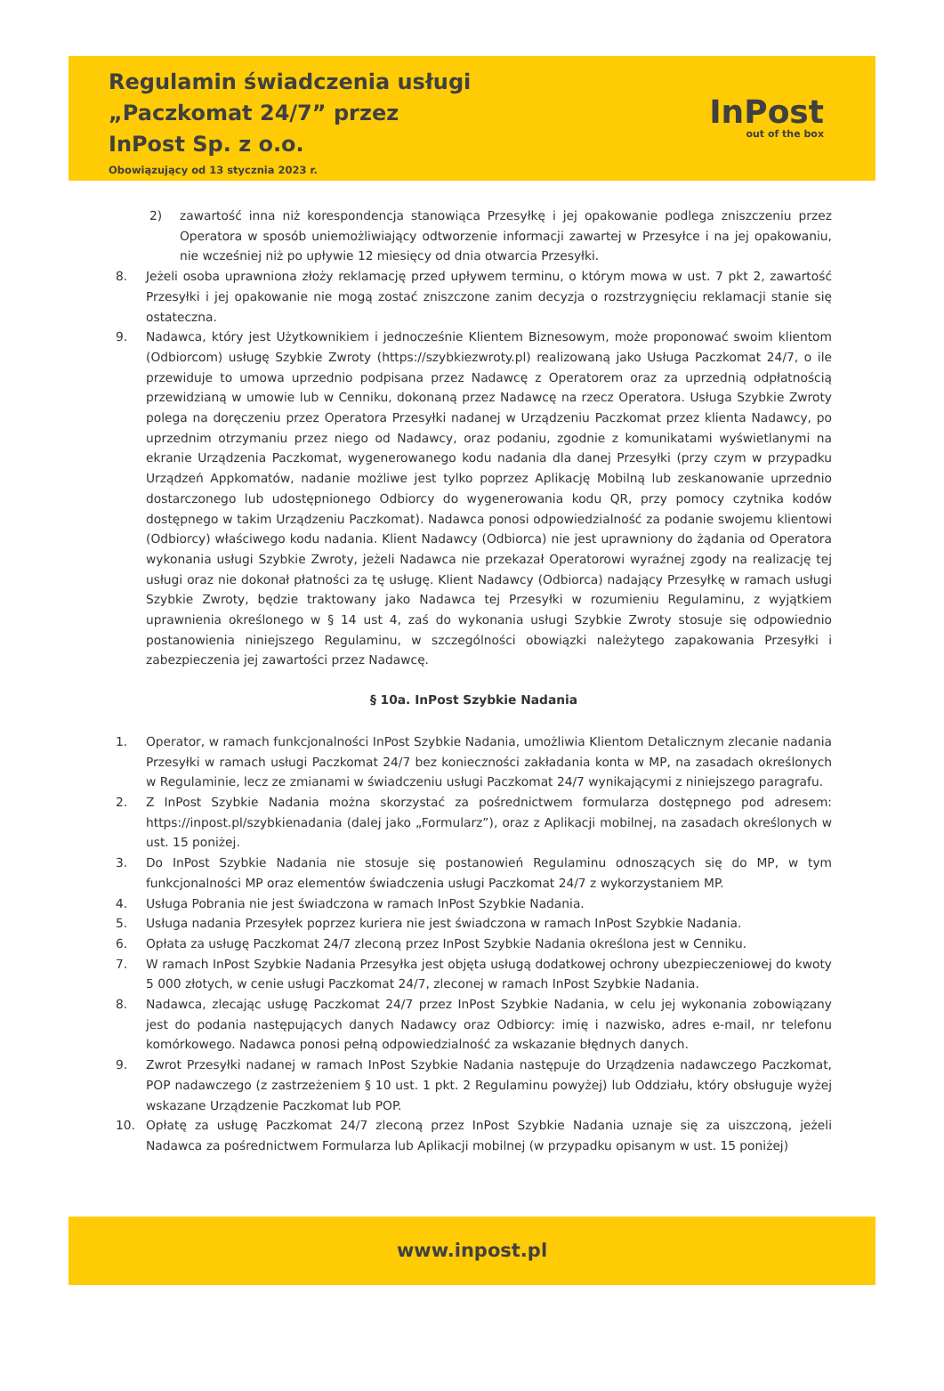Regulamin świadczenia usługi
„Paczkomat 24/7” przez
InPost Sp. z o.o.
Obowiązujący od 13 stycznia 2023 r.
InPost
out of the box
2) zawartość inna niż korespondencja stanowiąca Przesyłkę i jej opakowanie podlega zniszczeniu przez Operatora w sposób uniemożliwiający odtworzenie informacji zawartej w Przesyłce i na jej opakowaniu, nie wcześniej niż po upływie 12 miesięcy od dnia otwarcia Przesyłki.
8. Jeżeli osoba uprawniona złoży reklamację przed upływem terminu, o którym mowa w ust. 7 pkt 2, zawartość Przesyłki i jej opakowanie nie mogą zostać zniszczone zanim decyzja o rozstrzygnięciu reklamacji stanie się ostateczna.
9. Nadawca, który jest Użytkownikiem i jednocześnie Klientem Biznesowym, może proponować swoim klientom (Odbiorcom) usługę Szybkie Zwroty (https://szybkiezwroty.pl) realizowaną jako Usługa Paczkomat 24/7, o ile przewiduje to umowa uprzednio podpisana przez Nadawcę z Operatorem oraz za uprzednią odpłatnością przewidzianą w umowie lub w Cenniku, dokonaną przez Nadawcę na rzecz Operatora. Usługa Szybkie Zwroty polega na doręczeniu przez Operatora Przesyłki nadanej w Urządzeniu Paczkomat przez klienta Nadawcy, po uprzednim otrzymaniu przez niego od Nadawcy, oraz podaniu, zgodnie z komunikatami wyświetlanymi na ekranie Urządzenia Paczkomat, wygenerowanego kodu nadania dla danej Przesyłki (przy czym w przypadku Urządzeń Appkomatów, nadanie możliwe jest tylko poprzez Aplikację Mobilną lub zeskanowanie uprzednio dostarczonego lub udostępnionego Odbiorcy do wygenerowania kodu QR, przy pomocy czytnika kodów dostępnego w takim Urządzeniu Paczkomat). Nadawca ponosi odpowiedzialność za podanie swojemu klientowi (Odbiorcy) właściwego kodu nadania. Klient Nadawcy (Odbiorca) nie jest uprawniony do żądania od Operatora wykonania usługi Szybkie Zwroty, jeżeli Nadawca nie przekazał Operatorowi wyraźnej zgody na realizację tej usługi oraz nie dokonał płatności za tę usługę. Klient Nadawcy (Odbiorca) nadający Przesyłkę w ramach usługi Szybkie Zwroty, będzie traktowany jako Nadawca tej Przesyłki w rozumieniu Regulaminu, z wyjątkiem uprawnienia określonego w § 14 ust 4, zaś do wykonania usługi Szybkie Zwroty stosuje się odpowiednio postanowienia niniejszego Regulaminu, w szczególności obowiązki należytego zapakowania Przesyłki i zabezpieczenia jej zawartości przez Nadawcę.
§ 10a. InPost Szybkie Nadania
1. Operator, w ramach funkcjonalności InPost Szybkie Nadania, umożliwia Klientom Detalicznym zlecanie nadania Przesyłki w ramach usługi Paczkomat 24/7 bez konieczności zakładania konta w MP, na zasadach określonych w Regulaminie, lecz ze zmianami w świadczeniu usługi Paczkomat 24/7 wynikającymi z niniejszego paragrafu.
2. Z InPost Szybkie Nadania można skorzystać za pośrednictwem formularza dostępnego pod adresem: https://inpost.pl/szybkienadania (dalej jako „Formularz”), oraz z Aplikacji mobilnej, na zasadach określonych w ust. 15 poniżej.
3. Do InPost Szybkie Nadania nie stosuje się postanowień Regulaminu odnoszących się do MP, w tym funkcjonalności MP oraz elementów świadczenia usługi Paczkomat 24/7 z wykorzystaniem MP.
4. Usługa Pobrania nie jest świadczona w ramach InPost Szybkie Nadania.
5. Usługa nadania Przesyłek poprzez kuriera nie jest świadczona w ramach InPost Szybkie Nadania.
6. Opłata za usługę Paczkomat 24/7 zleconą przez InPost Szybkie Nadania określona jest w Cenniku.
7. W ramach InPost Szybkie Nadania Przesyłka jest objęta usługą dodatkowej ochrony ubezpieczeniowej do kwoty 5 000 złotych, w cenie usługi Paczkomat 24/7, zleconej w ramach InPost Szybkie Nadania.
8. Nadawca, zlecając usługę Paczkomat 24/7 przez InPost Szybkie Nadania, w celu jej wykonania zobowiązany jest do podania następujących danych Nadawcy oraz Odbiorcy: imię i nazwisko, adres e-mail, nr telefonu komórkowego. Nadawca ponosi pełną odpowiedzialność za wskazanie błędnych danych.
9. Zwrot Przesyłki nadanej w ramach InPost Szybkie Nadania następuje do Urządzenia nadawczego Paczkomat, POP nadawczego (z zastrzeżeniem § 10 ust. 1 pkt. 2 Regulaminu powyżej) lub Oddziału, który obsługuje wyżej wskazane Urządzenie Paczkomat lub POP.
10. Opłatę za usługę Paczkomat 24/7 zleconą przez InPost Szybkie Nadania uznaje się za uiszczoną, jeżeli Nadawca za pośrednictwem Formularza lub Aplikacji mobilnej (w przypadku opisanym w ust. 15 poniżej)
www.inpost.pl